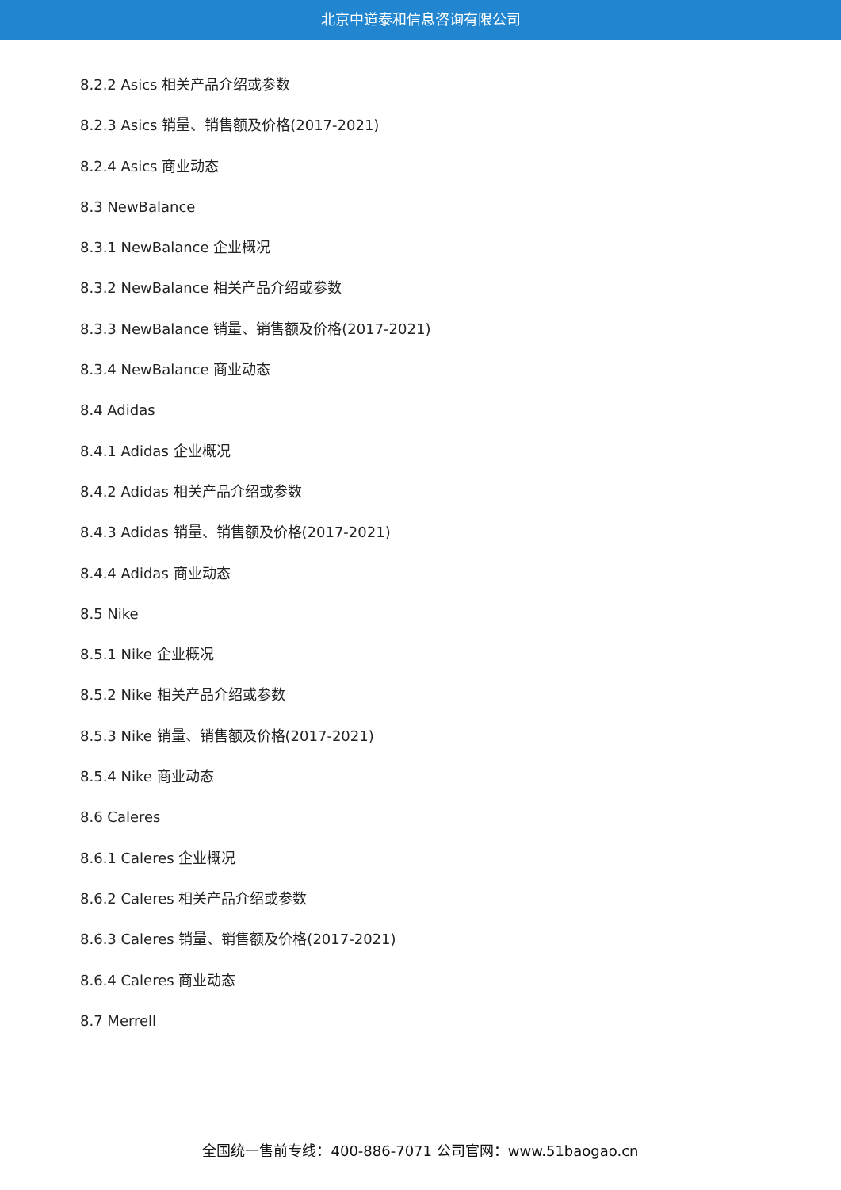北京中道泰和信息咨询有限公司
8.2.2 Asics 相关产品介绍或参数
8.2.3 Asics 销量、销售额及价格(2017-2021)
8.2.4 Asics 商业动态
8.3 NewBalance
8.3.1 NewBalance 企业概况
8.3.2 NewBalance 相关产品介绍或参数
8.3.3 NewBalance 销量、销售额及价格(2017-2021)
8.3.4 NewBalance 商业动态
8.4 Adidas
8.4.1 Adidas 企业概况
8.4.2 Adidas 相关产品介绍或参数
8.4.3 Adidas 销量、销售额及价格(2017-2021)
8.4.4 Adidas 商业动态
8.5 Nike
8.5.1 Nike 企业概况
8.5.2 Nike 相关产品介绍或参数
8.5.3 Nike 销量、销售额及价格(2017-2021)
8.5.4 Nike 商业动态
8.6 Caleres
8.6.1 Caleres 企业概况
8.6.2 Caleres 相关产品介绍或参数
8.6.3 Caleres 销量、销售额及价格(2017-2021)
8.6.4 Caleres 商业动态
8.7 Merrell
全国统一售前专线：400-886-7071 公司官网：www.51baogao.cn